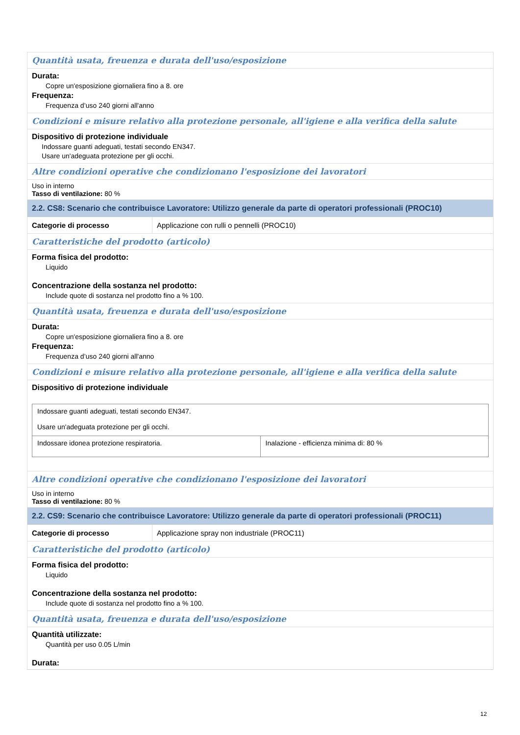Quantità usata, freuenza e durata dell'uso/esposizione
Durata:
Copre un'esposizione giornaliera fino a 8. ore
Frequenza:
Frequenza d’uso 240 giorni all'anno
Condizioni e misure relativo alla protezione personale, all'igiene e alla verifica della salute
Dispositivo di protezione individuale
Indossare guanti adeguati, testati secondo EN347.
Usare un'adeguata protezione per gli occhi.
Altre condizioni operative che condizionano l'esposizione dei lavoratori
Uso in interno
Tasso di ventilazione: 80 %
2.2. CS8: Scenario che contribuisce Lavoratore: Utilizzo generale da parte di operatori professionali (PROC10)
Categorie di processo Applicazione con rulli o pennelli (PROC10)
Caratteristiche del prodotto (articolo)
Forma fisica del prodotto:
Liquido
Concentrazione della sostanza nel prodotto:
Include quote di sostanza nel prodotto fino a % 100.
Quantità usata, freuenza e durata dell'uso/esposizione
Durata:
Copre un'esposizione giornaliera fino a 8. ore
Frequenza:
Frequenza d’uso 240 giorni all'anno
Condizioni e misure relativo alla protezione personale, all'igiene e alla verifica della salute
Dispositivo di protezione individuale
| Indossare guanti adeguati, testati secondo EN347. Usare un'adeguata protezione per gli occhi. | |
| Indossare idonea protezione respiratoria. | Inalazione - efficienza minima di: 80 % |
Altre condizioni operative che condizionano l'esposizione dei lavoratori
Uso in interno
Tasso di ventilazione: 80 %
2.2. CS9: Scenario che contribuisce Lavoratore: Utilizzo generale da parte di operatori professionali (PROC11)
Categorie di processo Applicazione spray non industriale (PROC11)
Caratteristiche del prodotto (articolo)
Forma fisica del prodotto:
Liquido
Concentrazione della sostanza nel prodotto:
Include quote di sostanza nel prodotto fino a % 100.
Quantità usata, freuenza e durata dell'uso/esposizione
Quantità utilizzate:
Quantità per uso 0.05 L/min
Durata:
12